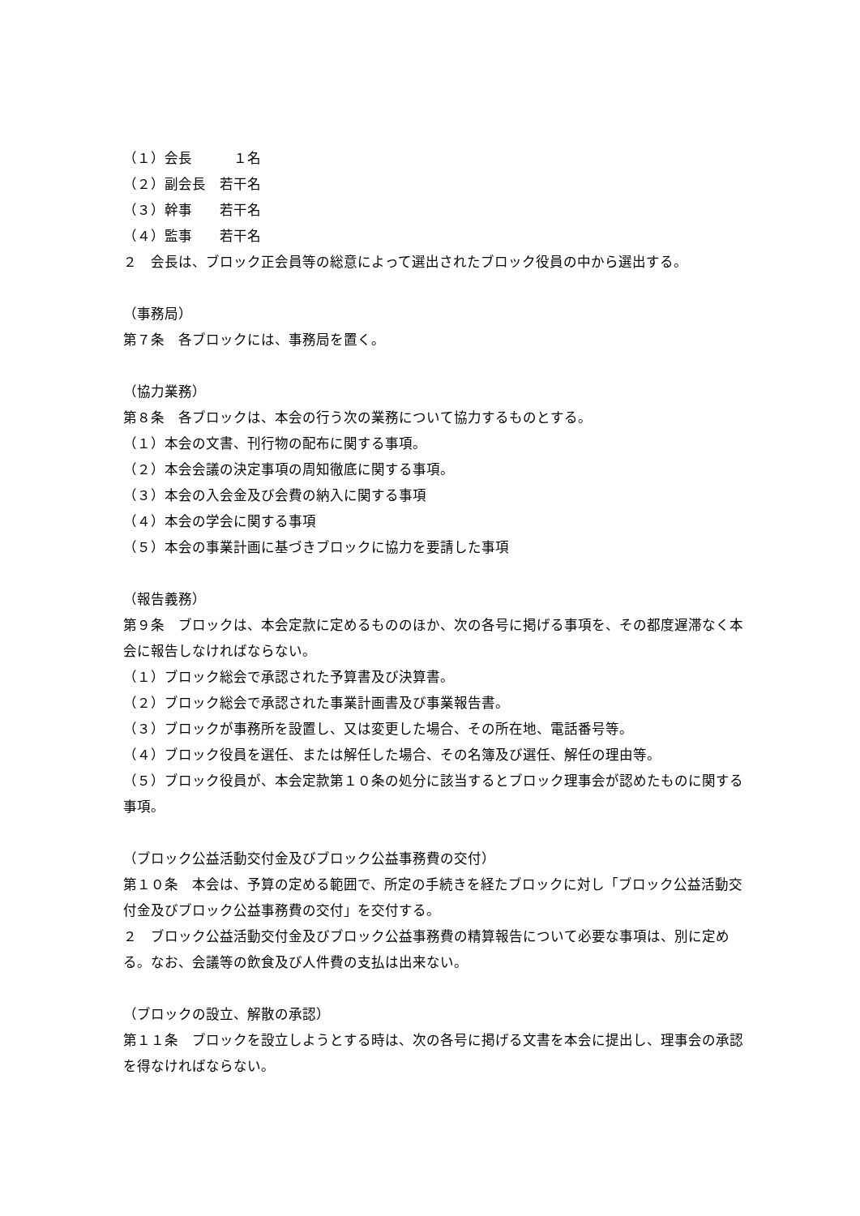（１）会長　　　１名
（２）副会長　若干名
（３）幹事　　若干名
（４）監事　　若干名
２　会長は、ブロック正会員等の総意によって選出されたブロック役員の中から選出する。
（事務局）
第７条　各ブロックには、事務局を置く。
（協力業務）
第８条　各ブロックは、本会の行う次の業務について協力するものとする。
（１）本会の文書、刊行物の配布に関する事項。
（２）本会会議の決定事項の周知徹底に関する事項。
（３）本会の入会金及び会費の納入に関する事項
（４）本会の学会に関する事項
（５）本会の事業計画に基づきブロックに協力を要請した事項
（報告義務）
第９条　ブロックは、本会定款に定めるもののほか、次の各号に掲げる事項を、その都度遅滞なく本会に報告しなければならない。
（１）ブロック総会で承認された予算書及び決算書。
（２）ブロック総会で承認された事業計画書及び事業報告書。
（３）ブロックが事務所を設置し、又は変更した場合、その所在地、電話番号等。
（４）ブロック役員を選任、または解任した場合、その名簿及び選任、解任の理由等。
（５）ブロック役員が、本会定款第１０条の処分に該当するとブロック理事会が認めたものに関する事項。
（ブロック公益活動交付金及びブロック公益事務費の交付）
第１０条　本会は、予算の定める範囲で、所定の手続きを経たブロックに対し「ブロック公益活動交付金及びブロック公益事務費の交付」を交付する。
２　ブロック公益活動交付金及びブロック公益事務費の精算報告について必要な事項は、別に定める。なお、会議等の飲食及び人件費の支払は出来ない。
（ブロックの設立、解散の承認）
第１１条　ブロックを設立しようとする時は、次の各号に掲げる文書を本会に提出し、理事会の承認を得なければならない。